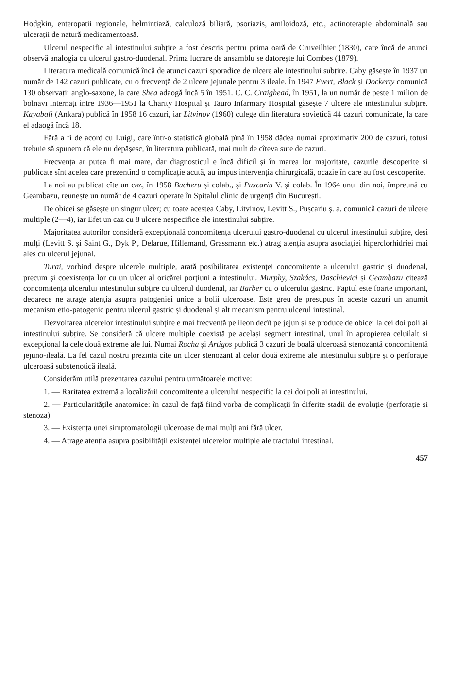Hodgkin, enteropatii regionale, helmintiază, calculoză biliară, psoriazis, amiloidoză, etc., actinoterapie abdominală sau ulcerații de natură medicamentoasă.
Ulcerul nespecific al intestinului subțire a fost descris pentru prima oară de Cruveilhier (1830), care încă de atunci observă analogia cu ulcerul gastro-duodenal. Prima lucrare de ansamblu se datorește lui Combes (1879).
Literatura medicală comunică încă de atunci cazuri sporadice de ulcere ale intestinului subțire. Caby găsește în 1937 un număr de 142 cazuri publicate, cu o frecvență de 2 ulcere jejunale pentru 3 ileale. În 1947 Evert, Black și Dockerty comunică 130 observații anglo-saxone, la care Shea adaogă încă 5 în 1951. C. C. Craighead, în 1951, la un număr de peste 1 milion de bolnavi internați între 1936—1951 la Charity Hospital și Tauro Infarmary Hospital găsește 7 ulcere ale intestinului subțire. Kayabali (Ankara) publică în 1958 16 cazuri, iar Litvinov (1960) culege din literatura sovietică 44 cazuri comunicate, la care el adaogă încă 18.
Fără a fi de acord cu Luigi, care într-o statistică globală pînă în 1958 dădea numai aproximativ 200 de cazuri, totuși trebuie să spunem că ele nu depășesc, în literatura publicată, mai mult de cîteva sute de cazuri.
Frecvența ar putea fi mai mare, dar diagnosticul e încă dificil și în marea lor majoritate, cazurile descoperite și publicate sînt acelea care prezentînd o complicație acută, au impus intervenția chirurgicală, ocazie în care au fost descoperite.
La noi au publicat cîte un caz, în 1958 Bucheru și colab., și Pușcariu V. și colab. În 1964 unul din noi, împreună cu Geambazu, reunește un număr de 4 cazuri operate în Spitalul clinic de urgență din București.
De obicei se găsește un singur ulcer; cu toate acestea Caby, Litvinov, Levitt S., Pușcariu ș. a. comunică cazuri de ulcere multiple (2—4), iar Efet un caz cu 8 ulcere nespecifice ale intestinului subțire.
Majoritatea autorilor consideră excepțională concomitența ulcerului gastro-duodenal cu ulcerul intestinului subțire, deși mulți (Levitt S. și Saint G., Dyk P., Delarue, Hillemand, Grassmann etc.) atrag atenția asupra asociației hiperclorhidriei mai ales cu ulcerul jejunal.
Turai, vorbind despre ulcerele multiple, arată posibilitatea existenței concomitente a ulcerului gastric și duodenal, precum și coexistența lor cu un ulcer al oricărei porțiuni a intestinului. Murphy, Szakács, Daschievici și Geambazu citează concomitența ulcerului intestinului subțire cu ulcerul duodenal, iar Barber cu o ulcerului gastric. Faptul este foarte important, deoarece ne atrage atenția asupra patogeniei unice a bolii ulceroase. Este greu de presupus în aceste cazuri un anumit mecanism etio-patogenic pentru ulcerul gastric și duodenal și alt mecanism pentru ulcerul intestinal.
Dezvoltarea ulcerelor intestinului subțire e mai frecventă pe ileon decît pe jejun și se produce de obicei la cei doi poli ai intestinului subțire. Se consideră că ulcere multiple coexistă pe același segment intestinal, unul în apropierea celuilalt și excepțional la cele două extreme ale lui. Numai Rocha și Artigos publică 3 cazuri de boală ulceroasă stenozantă concomitentă jejuno-ileală. La fel cazul nostru prezintă cîte un ulcer stenozant al celor două extreme ale intestinului subțire și o perforație ulceroasă substenotică ileală.
Considerăm utilă prezentarea cazului pentru următoarele motive:
1. — Raritatea extremă a localizării concomitente a ulcerului nespecific la cei doi poli ai intestinului.
2. — Particularitățile anatomice: în cazul de față fiind vorba de complicații în diferite stadii de evoluție (perforație și stenoza).
3. — Existența unei simptomatologii ulceroase de mai mulți ani fără ulcer.
4. — Atrage atenția asupra posibilității existenței ulcerelor multiple ale tractului intestinal.
457